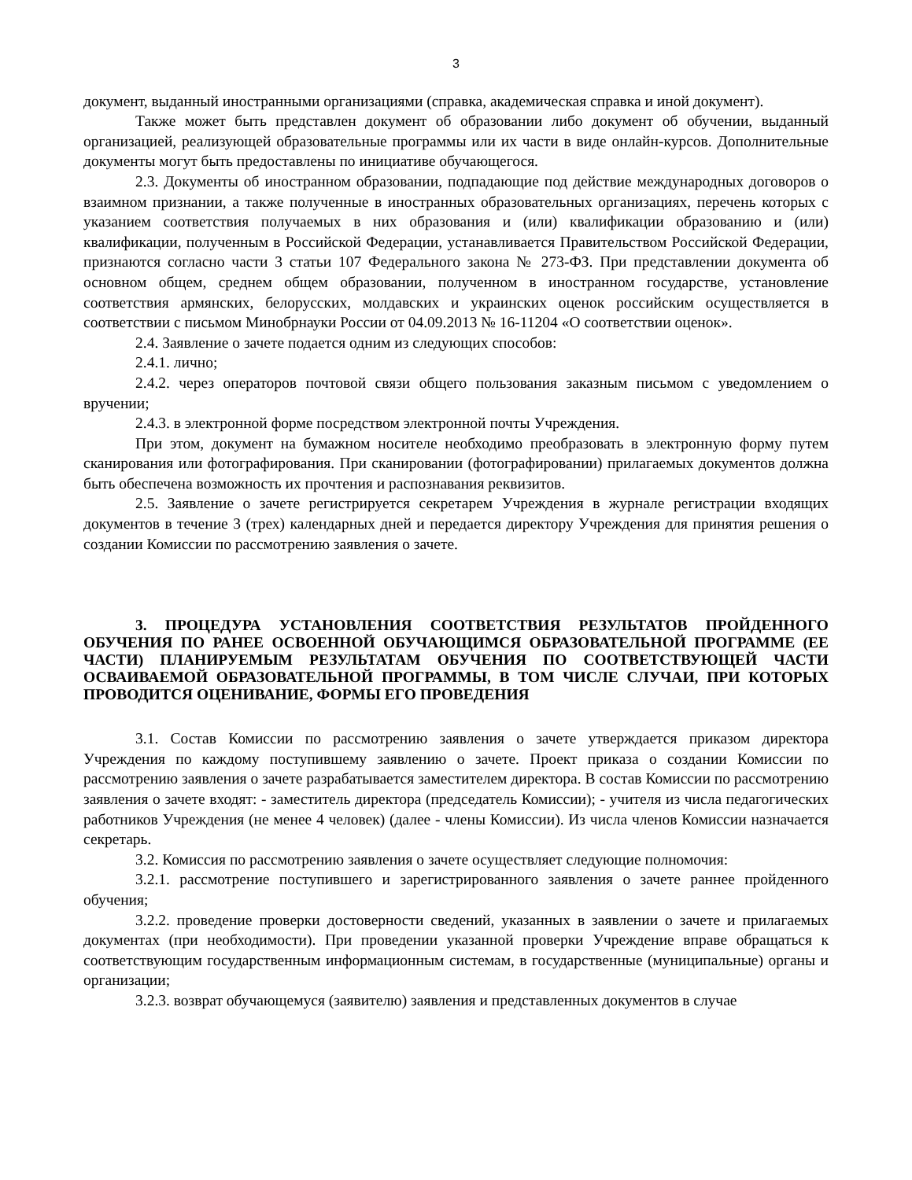3
документ, выданный иностранными организациями (справка, академическая справка и иной документ).
Также может быть представлен документ об образовании либо документ об обучении, выданный организацией, реализующей образовательные программы или их части в виде онлайн-курсов. Дополнительные документы могут быть предоставлены по инициативе обучающегося.
2.3. Документы об иностранном образовании, подпадающие под действие международных договоров о взаимном признании, а также полученные в иностранных образовательных организациях, перечень которых с указанием соответствия получаемых в них образования и (или) квалификации образованию и (или) квалификации, полученным в Российской Федерации, устанавливается Правительством Российской Федерации, признаются согласно части 3 статьи 107 Федерального закона № 273-ФЗ. При представлении документа об основном общем, среднем общем образовании, полученном в иностранном государстве, установление соответствия армянских, белорусских, молдавских и украинских оценок российским осуществляется в соответствии с письмом Минобрнауки России от 04.09.2013 № 16-11204 «О соответствии оценок».
2.4. Заявление о зачете подается одним из следующих способов:
2.4.1. лично;
2.4.2. через операторов почтовой связи общего пользования заказным письмом с уведомлением о вручении;
2.4.3. в электронной форме посредством электронной почты Учреждения.
При этом, документ на бумажном носителе необходимо преобразовать в электронную форму путем сканирования или фотографирования. При сканировании (фотографировании) прилагаемых документов должна быть обеспечена возможность их прочтения и распознавания реквизитов.
2.5. Заявление о зачете регистрируется секретарем Учреждения в журнале регистрации входящих документов в течение 3 (трех) календарных дней и передается директору Учреждения для принятия решения о создании Комиссии по рассмотрению заявления о зачете.
3. ПРОЦЕДУРА УСТАНОВЛЕНИЯ СООТВЕТСТВИЯ РЕЗУЛЬТАТОВ ПРОЙДЕННОГО ОБУЧЕНИЯ ПО РАНЕЕ ОСВОЕННОЙ ОБУЧАЮЩИМСЯ ОБРАЗОВАТЕЛЬНОЙ ПРОГРАММЕ (ЕЕ ЧАСТИ) ПЛАНИРУЕМЫМ РЕЗУЛЬТАТАМ ОБУЧЕНИЯ ПО СООТВЕТСТВУЮЩЕЙ ЧАСТИ ОСВАИВАЕМОЙ ОБРАЗОВАТЕЛЬНОЙ ПРОГРАММЫ, В ТОМ ЧИСЛЕ СЛУЧАИ, ПРИ КОТОРЫХ ПРОВОДИТСЯ ОЦЕНИВАНИЕ, ФОРМЫ ЕГО ПРОВЕДЕНИЯ
3.1. Состав Комиссии по рассмотрению заявления о зачете утверждается приказом директора Учреждения по каждому поступившему заявлению о зачете. Проект приказа о создании Комиссии по рассмотрению заявления о зачете разрабатывается заместителем директора. В состав Комиссии по рассмотрению заявления о зачете входят: - заместитель директора (председатель Комиссии); - учителя из числа педагогических работников Учреждения (не менее 4 человек) (далее - члены Комиссии). Из числа членов Комиссии назначается секретарь.
3.2. Комиссия по рассмотрению заявления о зачете осуществляет следующие полномочия:
3.2.1. рассмотрение поступившего и зарегистрированного заявления о зачете раннее пройденного обучения;
3.2.2. проведение проверки достоверности сведений, указанных в заявлении о зачете и прилагаемых документах (при необходимости). При проведении указанной проверки Учреждение вправе обращаться к соответствующим государственным информационным системам, в государственные (муниципальные) органы и организации;
3.2.3. возврат обучающемуся (заявителю) заявления и представленных документов в случае